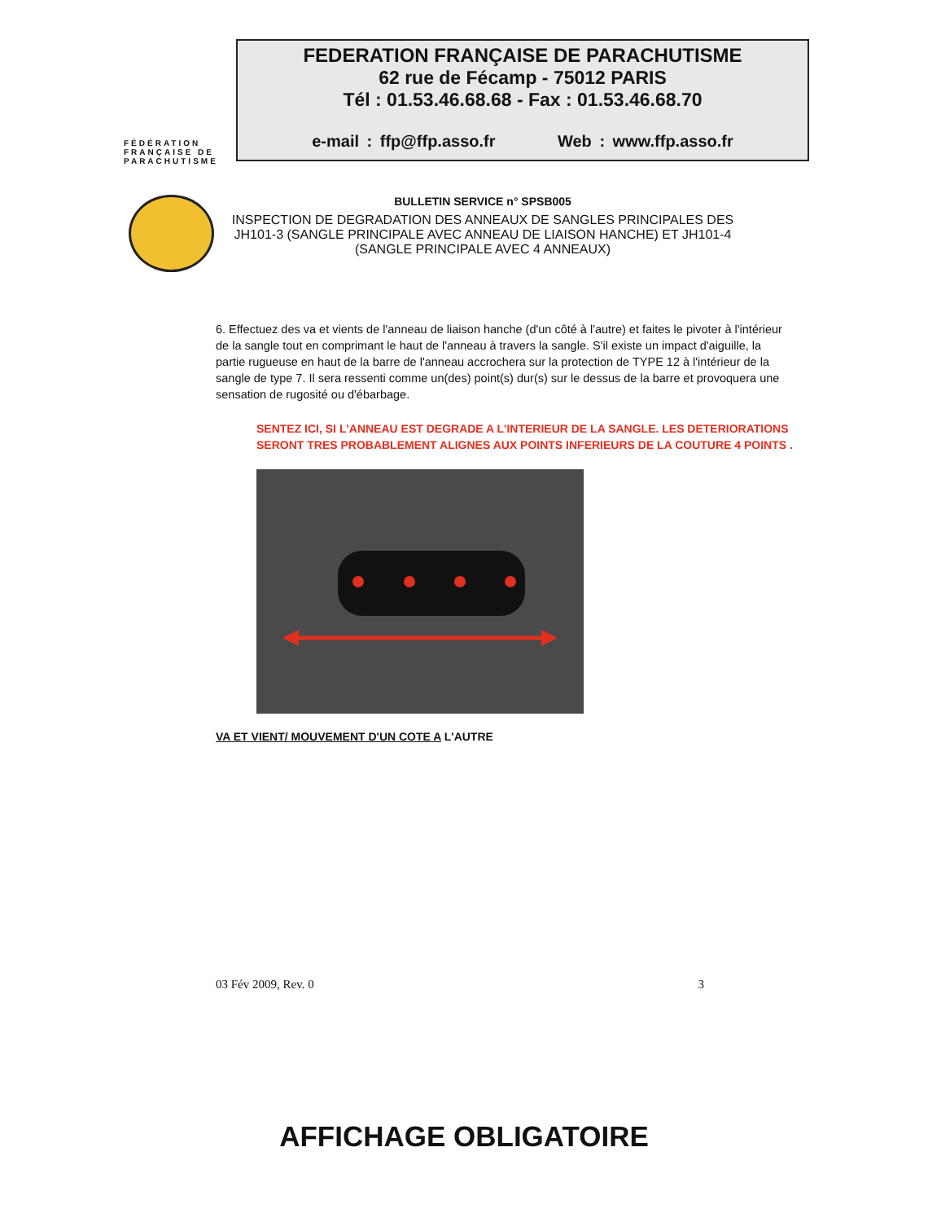FÉDÉRATION
FRANÇAISE DE
PARACHUTISME
FEDERATION FRANÇAISE DE PARACHUTISME
62 rue de Fécamp - 75012 PARIS
Tél : 01.53.46.68.68 - Fax : 01.53.46.68.70
e-mail : ffp@ffp.asso.fr Web : www.ffp.asso.fr
BULLETIN SERVICE n° SPSB005
INSPECTION DE DEGRADATION DES ANNEAUX DE SANGLES PRINCIPALES DES JH101-3 (SANGLE PRINCIPALE AVEC ANNEAU DE LIAISON HANCHE) ET JH101-4 (SANGLE PRINCIPALE AVEC 4 ANNEAUX)
6. Effectuez des va et vients de l'anneau de liaison hanche (d'un côté à l'autre) et faites le pivoter à l'intérieur de la sangle tout en comprimant le haut de l'anneau à travers la sangle. S'il existe un impact d'aiguille, la partie rugueuse en haut de la barre de l'anneau accrochera sur la protection de TYPE 12 à l'intérieur de la sangle de type 7. Il sera ressenti comme un(des) point(s) dur(s) sur le dessus de la barre et provoquera une sensation de rugosité ou d'ébarbage.
SENTEZ ICI, SI L'ANNEAU EST DEGRADE A L'INTERIEUR DE LA SANGLE. LES DETERIORATIONS SERONT TRES PROBABLEMENT ALIGNES AUX POINTS INFERIEURS DE LA COUTURE 4 POINTS .
VA ET VIENT/ MOUVEMENT D'UN COTE A L'AUTRE
03 Fév 2009, Rev. 0 3
AFFICHAGE OBLIGATOIRE